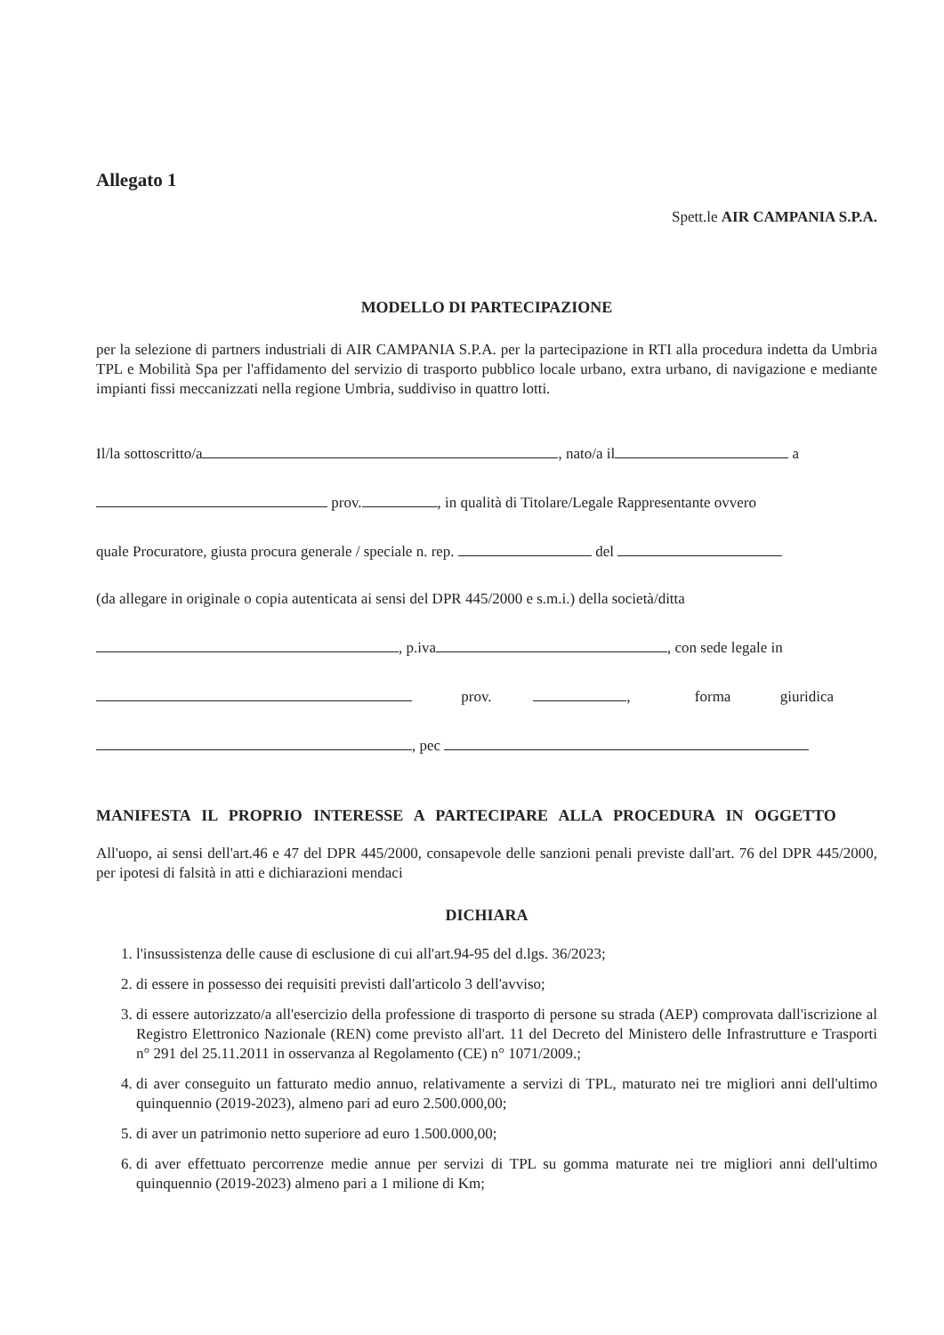Allegato 1
Spett.le AIR CAMPANIA S.P.A.
MODELLO DI PARTECIPAZIONE
per la selezione di partners industriali di AIR CAMPANIA S.P.A. per la partecipazione in RTI alla procedura indetta da Umbria TPL e Mobilità Spa per l'affidamento del servizio di trasporto pubblico locale urbano, extra urbano, di navigazione e mediante impianti fissi meccanizzati nella regione Umbria, suddiviso in quattro lotti.
Il/la sottoscritto/a , nato/a il a
prov. , in qualità di Titolare/Legale Rappresentante ovvero
quale Procuratore, giusta procura generale / speciale n. rep. del
(da allegare in originale o copia autenticata ai sensi del DPR 445/2000 e s.m.i.) della società/ditta
, p.iva , con sede legale in
prov. , forma giuridica
, pec
MANIFESTA IL PROPRIO INTERESSE A PARTECIPARE ALLA PROCEDURA IN OGGETTO
All'uopo, ai sensi dell'art.46 e 47 del DPR 445/2000, consapevole delle sanzioni penali previste dall'art. 76 del DPR 445/2000, per ipotesi di falsità in atti e dichiarazioni mendaci
DICHIARA
1. l'insussistenza delle cause di esclusione di cui all'art.94-95 del d.lgs. 36/2023;
2. di essere in possesso dei requisiti previsti dall'articolo 3 dell'avviso;
3. di essere autorizzato/a all'esercizio della professione di trasporto di persone su strada (AEP) comprovata dall'iscrizione al Registro Elettronico Nazionale (REN) come previsto all'art. 11 del Decreto del Ministero delle Infrastrutture e Trasporti n° 291 del 25.11.2011 in osservanza al Regolamento (CE) n° 1071/2009.;
4. di aver conseguito un fatturato medio annuo, relativamente a servizi di TPL, maturato nei tre migliori anni dell'ultimo quinquennio (2019-2023), almeno pari ad euro 2.500.000,00;
5. di aver un patrimonio netto superiore ad euro 1.500.000,00;
6. di aver effettuato percorrenze medie annue per servizi di TPL su gomma maturate nei tre migliori anni dell'ultimo quinquennio (2019-2023) almeno pari a 1 milione di Km;